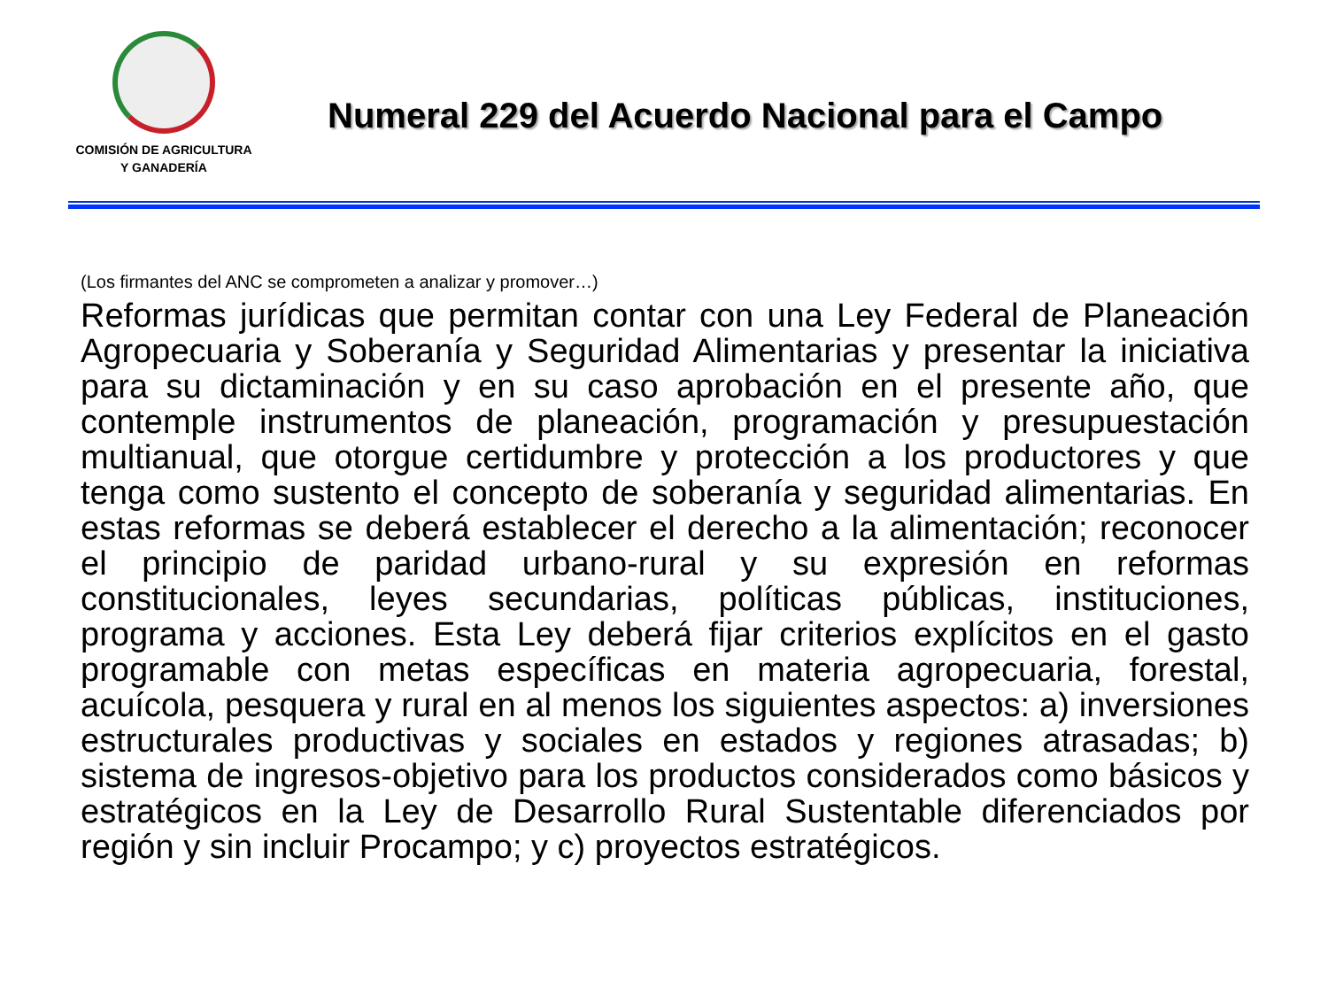COMISIÓN DE AGRICULTURA
Y GANADERÍA
Numeral 229 del Acuerdo Nacional para el Campo
(Los firmantes del ANC se comprometen a analizar y promover…)
Reformas jurídicas que permitan contar con una Ley Federal de Planeación Agropecuaria y Soberanía y Seguridad Alimentarias y presentar la iniciativa para su dictaminación y en su caso aprobación en el presente año, que contemple instrumentos de planeación, programación y presupuestación multianual, que otorgue certidumbre y protección a los productores y que tenga como sustento el concepto de soberanía y seguridad alimentarias. En estas reformas se deberá establecer el derecho a la alimentación; reconocer el principio de paridad urbano-rural y su expresión en reformas constitucionales, leyes secundarias, políticas públicas, instituciones, programa y acciones. Esta Ley deberá fijar criterios explícitos en el gasto programable con metas específicas en materia agropecuaria, forestal, acuícola, pesquera y rural en al menos los siguientes aspectos: a) inversiones estructurales productivas y sociales en estados y regiones atrasadas; b) sistema de ingresos-objetivo para los productos considerados como básicos y estratégicos en la Ley de Desarrollo Rural Sustentable diferenciados por región y sin incluir Procampo; y c) proyectos estratégicos.